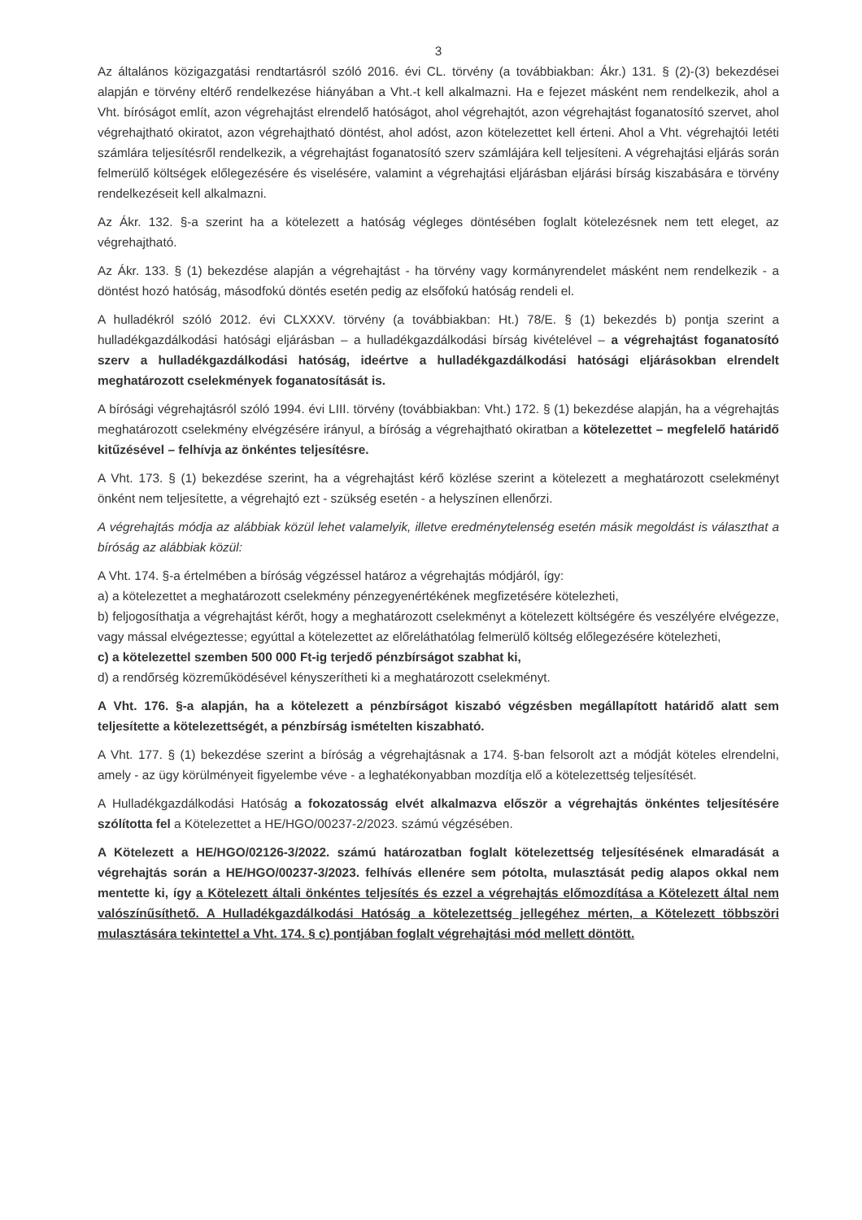3
Az általános közigazgatási rendtartásról szóló 2016. évi CL. törvény (a továbbiakban: Ákr.) 131. § (2)-(3) bekezdései alapján e törvény eltérő rendelkezése hiányában a Vht.-t kell alkalmazni. Ha e fejezet másként nem rendelkezik, ahol a Vht. bíróságot említ, azon végrehajtást elrendelő hatóságot, ahol végrehajtót, azon végrehajtást foganatosító szervet, ahol végrehajtható okiratot, azon végrehajtható döntést, ahol adóst, azon kötelezettet kell érteni. Ahol a Vht. végrehajtói letéti számlára teljesítésről rendelkezik, a végrehajtást foganatosító szerv számlájára kell teljesíteni. A végrehajtási eljárás során felmerülő költségek előlegezésére és viselésére, valamint a végrehajtási eljárásban eljárási bírság kiszabására e törvény rendelkezéseit kell alkalmazni.
Az Ákr. 132. §-a szerint ha a kötelezett a hatóság végleges döntésében foglalt kötelezésnek nem tett eleget, az végrehajtható.
Az Ákr. 133. § (1) bekezdése alapján a végrehajtást - ha törvény vagy kormányrendelet másként nem rendelkezik - a döntést hozó hatóság, másodfokú döntés esetén pedig az elsőfokú hatóság rendeli el.
A hulladékról szóló 2012. évi CLXXXV. törvény (a továbbiakban: Ht.) 78/E. § (1) bekezdés b) pontja szerint a hulladékgazdálkodási hatósági eljárásban – a hulladékgazdálkodási bírság kivételével – a végrehajtást foganatosító szerv a hulladékgazdálkodási hatóság, ideértve a hulladékgazdálkodási hatósági eljárásokban elrendelt meghatározott cselekmények foganatosítását is.
A bírósági végrehajtásról szóló 1994. évi LIII. törvény (továbbiakban: Vht.) 172. § (1) bekezdése alapján, ha a végrehajtás meghatározott cselekmény elvégzésére irányul, a bíróság a végrehajtható okiratban a kötelezettet – megfelelő határidő kitűzésével – felhívja az önkéntes teljesítésre.
A Vht. 173. § (1) bekezdése szerint, ha a végrehajtást kérő közlése szerint a kötelezett a meghatározott cselekményt önként nem teljesítette, a végrehajtó ezt - szükség esetén - a helyszínen ellenőrzi.
A végrehajtás módja az alábbiak közül lehet valamelyik, illetve eredménytelenség esetén másik megoldást is választhat a bíróság az alábbiak közül:
A Vht. 174. §-a értelmében a bíróság végzéssel határoz a végrehajtás módjáról, így:
a) a kötelezettet a meghatározott cselekmény pénzegyenértékének megfizetésére kötelezheti,
b) feljogosíthatja a végrehajtást kérőt, hogy a meghatározott cselekményt a kötelezett költségére és veszélyére elvégezze, vagy mással elvégeztesse; egyúttal a kötelezettet az előreláthatólag felmerülő költség előlegezésére kötelezheti,
c) a kötelezettel szemben 500 000 Ft-ig terjedő pénzbírságot szabhat ki,
d) a rendőrség közreműködésével kényszerítheti ki a meghatározott cselekményt.
A Vht. 176. §-a alapján, ha a kötelezett a pénzbírságot kiszabó végzésben megállapított határidő alatt sem teljesítette a kötelezettségét, a pénzbírság ismételten kiszabható.
A Vht. 177. § (1) bekezdése szerint a bíróság a végrehajtásnak a 174. §-ban felsorolt azt a módját köteles elrendelni, amely - az ügy körülményeit figyelembe véve - a leghatékonyabban mozdítja elő a kötelezettség teljesítését.
A Hulladékgazdálkodási Hatóság a fokozatosság elvét alkalmazva először a végrehajtás önkéntes teljesítésére szólította fel a Kötelezettet a HE/HGO/00237-2/2023. számú végzésében.
A Kötelezett a HE/HGO/02126-3/2022. számú határozatban foglalt kötelezettség teljesítésének elmaradását a végrehajtás során a HE/HGO/00237-3/2023. felhívás ellenére sem pótolta, mulasztását pedig alapos okkal nem mentette ki, így a Kötelezett általi önkéntes teljesítés és ezzel a végrehajtás előmozdítása a Kötelezett által nem valószínűsíthető. A Hulladékgazdálkodási Hatóság a kötelezettség jellegéhez mérten, a Kötelezett többszöri mulasztására tekintettel a Vht. 174. § c) pontjában foglalt végrehajtási mód mellett döntött.